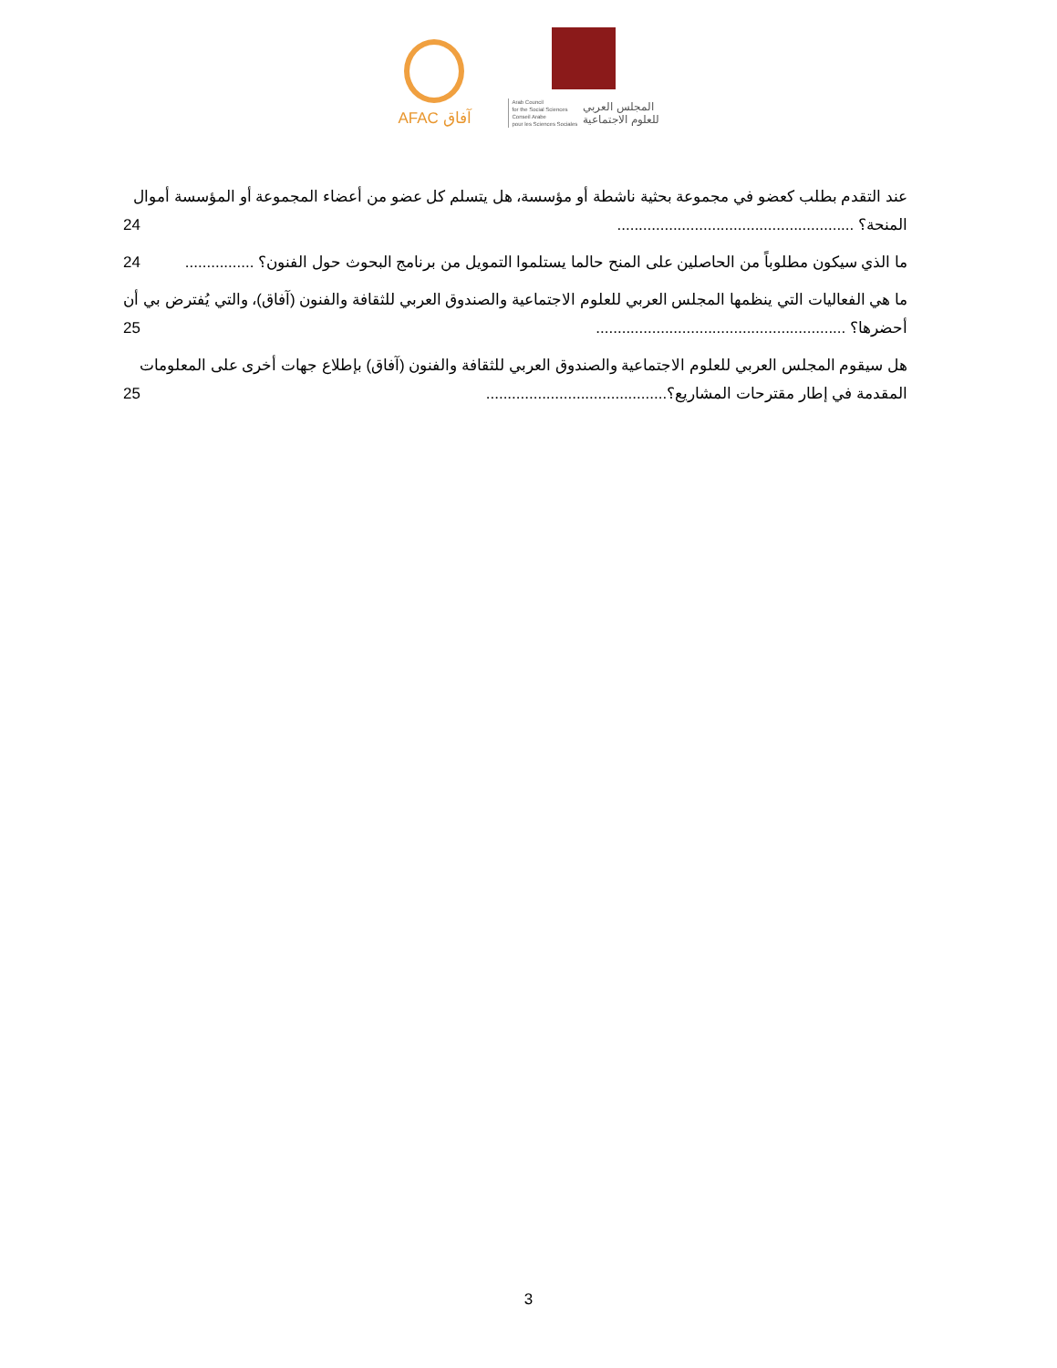AFAC آفاق
Arab Council
for the Social Sciences
Conseil Arabe
pour les Sciences Sociales
المجلس العربي
للعلوم الاجتماعية
عند التقدم بطلب كعضو في مجموعة بحثية ناشطة أو مؤسسة، هل يتسلم كل عضو من أعضاء المجموعة أو المؤسسة أموال المنحة؟ ....................................................... 24
ما الذي سيكون مطلوباً من الحاصلين على المنح حالما يستلموا التمويل من برنامج البحوث حول الفنون؟ ................ 24
ما هي الفعاليات التي ينظمها المجلس العربي للعلوم الاجتماعية والصندوق العربي للثقافة والفنون (آفاق)، والتي يُفترض بي أن أحضرها؟ .......................................................... 25
هل سيقوم المجلس العربي للعلوم الاجتماعية والصندوق العربي للثقافة والفنون (آفاق) بإطلاع جهات أخرى على المعلومات المقدمة في إطار مقترحات المشاريع؟.......................................... 25
3